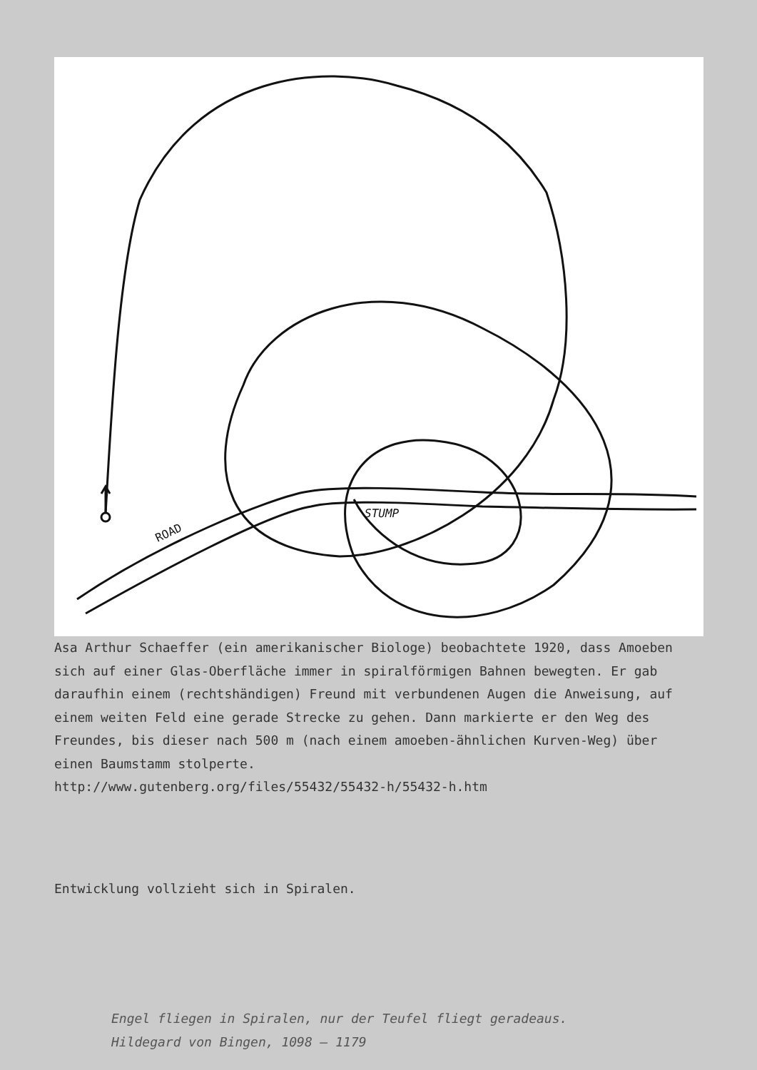ROAD
STUMP
Asa Arthur Schaeffer (ein amerikanischer Biologe) beobachtete 1920, dass Amoeben sich auf einer Glas-Oberfläche immer in spiralförmigen Bahnen bewegten. Er gab daraufhin einem (rechtshändigen) Freund mit verbundenen Augen die Anweisung, auf einem weiten Feld eine gerade Strecke zu gehen. Dann markierte er den Weg des Freundes, bis dieser nach 500 m (nach einem amoeben-ähnlichen Kurven-Weg) über einen Baumstamm stolperte.
http://www.gutenberg.org/files/55432/55432-h/55432-h.htm
Entwicklung vollzieht sich in Spiralen.
Engel fliegen in Spiralen, nur der Teufel fliegt geradeaus.
Hildegard von Bingen, 1098 – 1179